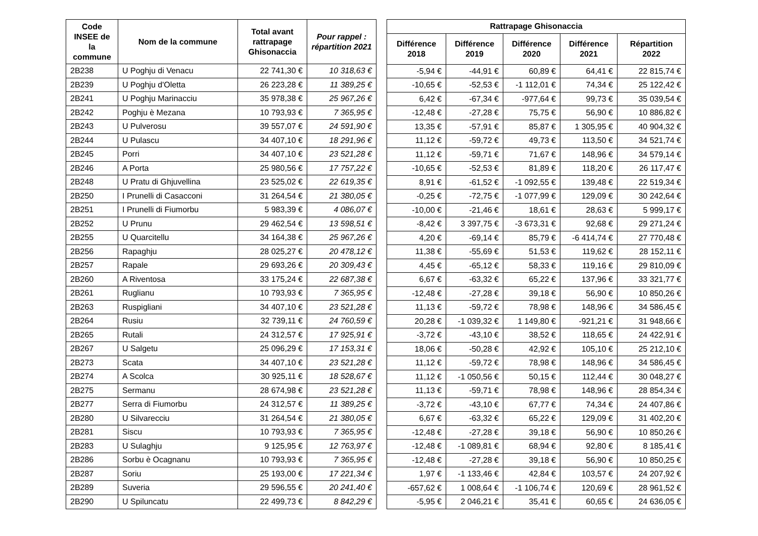| Code INSEE de la commune | Nom de la commune | Total avant rattrapage Ghisonaccia | Pour rappel : répartition 2021 |
| --- | --- | --- | --- |
| 2B238 | U Poghju di Venacu | 22 741,30 € | 10 318,63 € |
| 2B239 | U Poghju d'Oletta | 26 223,28 € | 11 389,25 € |
| 2B241 | U Poghju Marinacciu | 35 978,38 € | 25 967,26 € |
| 2B242 | Poghju è Mezana | 10 793,93 € | 7 365,95 € |
| 2B243 | U Pulverosu | 39 557,07 € | 24 591,90 € |
| 2B244 | U Pulascu | 34 407,10 € | 18 291,96 € |
| 2B245 | Porri | 34 407,10 € | 23 521,28 € |
| 2B246 | A Porta | 25 980,56 € | 17 757,22 € |
| 2B248 | U Pratu di Ghjuvellina | 23 525,02 € | 22 619,35 € |
| 2B250 | I Prunelli di Casacconi | 31 264,54 € | 21 380,05 € |
| 2B251 | I Prunelli di Fiumorbu | 5 983,39 € | 4 086,07 € |
| 2B252 | U Prunu | 29 462,54 € | 13 598,51 € |
| 2B255 | U Quarcitellu | 34 164,38 € | 25 967,26 € |
| 2B256 | Rapaghju | 28 025,27 € | 20 478,12 € |
| 2B257 | Rapale | 29 693,26 € | 20 309,43 € |
| 2B260 | A Riventosa | 33 175,24 € | 22 687,38 € |
| 2B261 | Ruglianu | 10 793,93 € | 7 365,95 € |
| 2B263 | Ruspigliani | 34 407,10 € | 23 521,28 € |
| 2B264 | Rusiu | 32 739,11 € | 24 760,59 € |
| 2B265 | Rutali | 24 312,57 € | 17 925,91 € |
| 2B267 | U Salgetu | 25 096,29 € | 17 153,31 € |
| 2B273 | Scata | 34 407,10 € | 23 521,28 € |
| 2B274 | A Scolca | 30 925,11 € | 18 528,67 € |
| 2B275 | Sermanu | 28 674,98 € | 23 521,28 € |
| 2B277 | Serra di Fiumorbu | 24 312,57 € | 11 389,25 € |
| 2B280 | U Silvarecciu | 31 264,54 € | 21 380,05 € |
| 2B281 | Siscu | 10 793,93 € | 7 365,95 € |
| 2B283 | U Sulaghju | 9 125,95 € | 12 763,97 € |
| 2B286 | Sorbu è Ocagnanu | 10 793,93 € | 7 365,95 € |
| 2B287 | Soriu | 25 193,00 € | 17 221,34 € |
| 2B289 | Suveria | 29 596,55 € | 20 241,40 € |
| 2B290 | U Spiluncatu | 22 499,73 € | 8 842,29 € |
| Rattrapage Ghisonaccia | | | | |
| --- | --- | --- | --- | --- |
| Différence 2018 | Différence 2019 | Différence 2020 | Différence 2021 | Répartition 2022 |
| -5,94 € | -44,91 € | 60,89 € | 64,41 € | 22 815,74 € |
| -10,65 € | -52,53 € | -1 112,01 € | 74,34 € | 25 122,42 € |
| 6,42 € | -67,34 € | -977,64 € | 99,73 € | 35 039,54 € |
| -12,48 € | -27,28 € | 75,75 € | 56,90 € | 10 886,82 € |
| 13,35 € | -57,91 € | 85,87 € | 1 305,95 € | 40 904,32 € |
| 11,12 € | -59,72 € | 49,73 € | 113,50 € | 34 521,74 € |
| 11,12 € | -59,71 € | 71,67 € | 148,96 € | 34 579,14 € |
| -10,65 € | -52,53 € | 81,89 € | 118,20 € | 26 117,47 € |
| 8,91 € | -61,52 € | -1 092,55 € | 139,48 € | 22 519,34 € |
| -0,25 € | -72,75 € | -1 077,99 € | 129,09 € | 30 242,64 € |
| -10,00 € | -21,46 € | 18,61 € | 28,63 € | 5 999,17 € |
| -8,42 € | 3 397,75 € | -3 673,31 € | 92,68 € | 29 271,24 € |
| 4,20 € | -69,14 € | 85,79 € | -6 414,74 € | 27 770,48 € |
| 11,38 € | -55,69 € | 51,53 € | 119,62 € | 28 152,11 € |
| 4,45 € | -65,12 € | 58,33 € | 119,16 € | 29 810,09 € |
| 6,67 € | -63,32 € | 65,22 € | 137,96 € | 33 321,77 € |
| -12,48 € | -27,28 € | 39,18 € | 56,90 € | 10 850,26 € |
| 11,13 € | -59,72 € | 78,98 € | 148,96 € | 34 586,45 € |
| 20,28 € | -1 039,32 € | 1 149,80 € | -921,21 € | 31 948,66 € |
| -3,72 € | -43,10 € | 38,52 € | 118,65 € | 24 422,91 € |
| 18,06 € | -50,28 € | 42,92 € | 105,10 € | 25 212,10 € |
| 11,12 € | -59,72 € | 78,98 € | 148,96 € | 34 586,45 € |
| 11,12 € | -1 050,56 € | 50,15 € | 112,44 € | 30 048,27 € |
| 11,13 € | -59,71 € | 78,98 € | 148,96 € | 28 854,34 € |
| -3,72 € | -43,10 € | 67,77 € | 74,34 € | 24 407,86 € |
| 6,67 € | -63,32 € | 65,22 € | 129,09 € | 31 402,20 € |
| -12,48 € | -27,28 € | 39,18 € | 56,90 € | 10 850,26 € |
| -12,48 € | -1 089,81 € | 68,94 € | 92,80 € | 8 185,41 € |
| -12,48 € | -27,28 € | 39,18 € | 56,90 € | 10 850,25 € |
| 1,97 € | -1 133,46 € | 42,84 € | 103,57 € | 24 207,92 € |
| -657,62 € | 1 008,64 € | -1 106,74 € | 120,69 € | 28 961,52 € |
| -5,95 € | 2 046,21 € | 35,41 € | 60,65 € | 24 636,05 € |